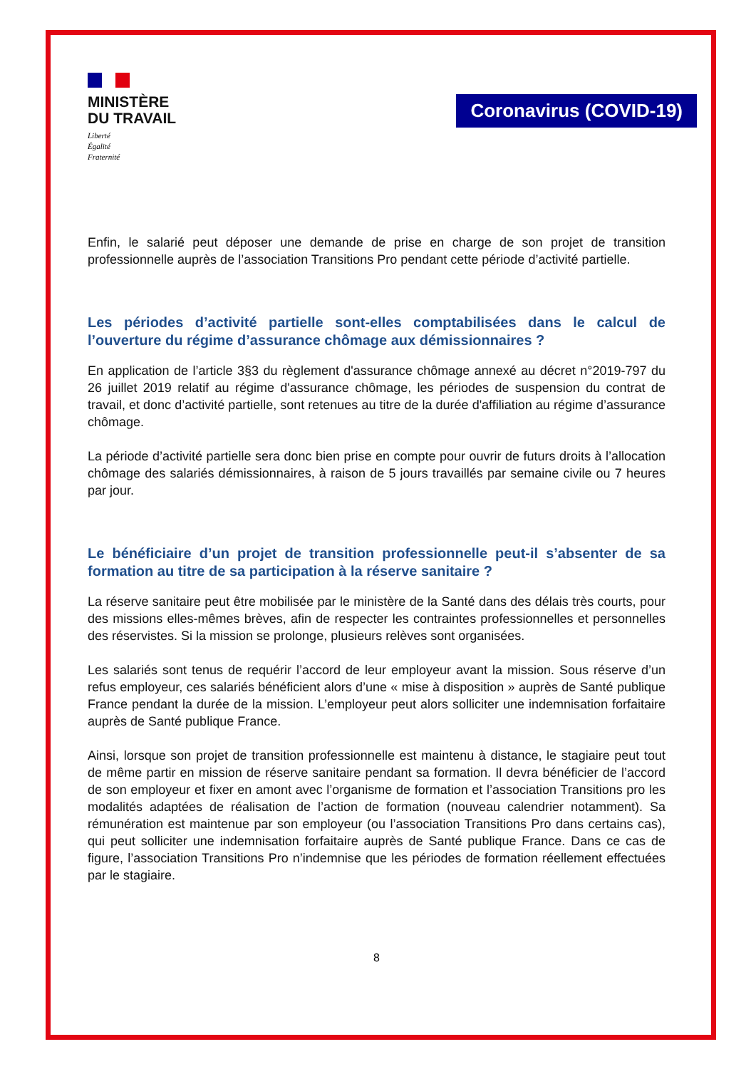MINISTÈRE
DU TRAVAIL
Liberté
Égalité
Fraternité
Coronavirus (COVID-19)
Enfin, le salarié peut déposer une demande de prise en charge de son projet de transition professionnelle auprès de l’association Transitions Pro pendant cette période d’activité partielle.
Les périodes d’activité partielle sont-elles comptabilisées dans le calcul de l’ouverture du régime d’assurance chômage aux démissionnaires ?
En application de l’article 3§3 du règlement d'assurance chômage annexé au décret n°2019-797 du 26 juillet 2019 relatif au régime d'assurance chômage, les périodes de suspension du contrat de travail, et donc d’activité partielle, sont retenues au titre de la durée d'affiliation au régime d’assurance chômage.
La période d’activité partielle sera donc bien prise en compte pour ouvrir de futurs droits à l’allocation chômage des salariés démissionnaires, à raison de 5 jours travaillés par semaine civile ou 7 heures par jour.
Le bénéficiaire d’un projet de transition professionnelle peut-il s’absenter de sa formation au titre de sa participation à la réserve sanitaire ?
La réserve sanitaire peut être mobilisée par le ministère de la Santé dans des délais très courts, pour des missions elles-mêmes brèves, afin de respecter les contraintes professionnelles et personnelles des réservistes. Si la mission se prolonge, plusieurs relèves sont organisées.
Les salariés sont tenus de requérir l’accord de leur employeur avant la mission. Sous réserve d’un refus employeur, ces salariés bénéficient alors d’une « mise à disposition » auprès de Santé publique France pendant la durée de la mission. L’employeur peut alors solliciter une indemnisation forfaitaire auprès de Santé publique France.
Ainsi, lorsque son projet de transition professionnelle est maintenu à distance, le stagiaire peut tout de même partir en mission de réserve sanitaire pendant sa formation. Il devra bénéficier de l’accord de son employeur et fixer en amont avec l’organisme de formation et l’association Transitions pro les modalités adaptées de réalisation de l’action de formation (nouveau calendrier notamment). Sa rémunération est maintenue par son employeur (ou l’association Transitions Pro dans certains cas), qui peut solliciter une indemnisation forfaitaire auprès de Santé publique France. Dans ce cas de figure, l’association Transitions Pro n’indemnise que les périodes de formation réellement effectuées par le stagiaire.
8